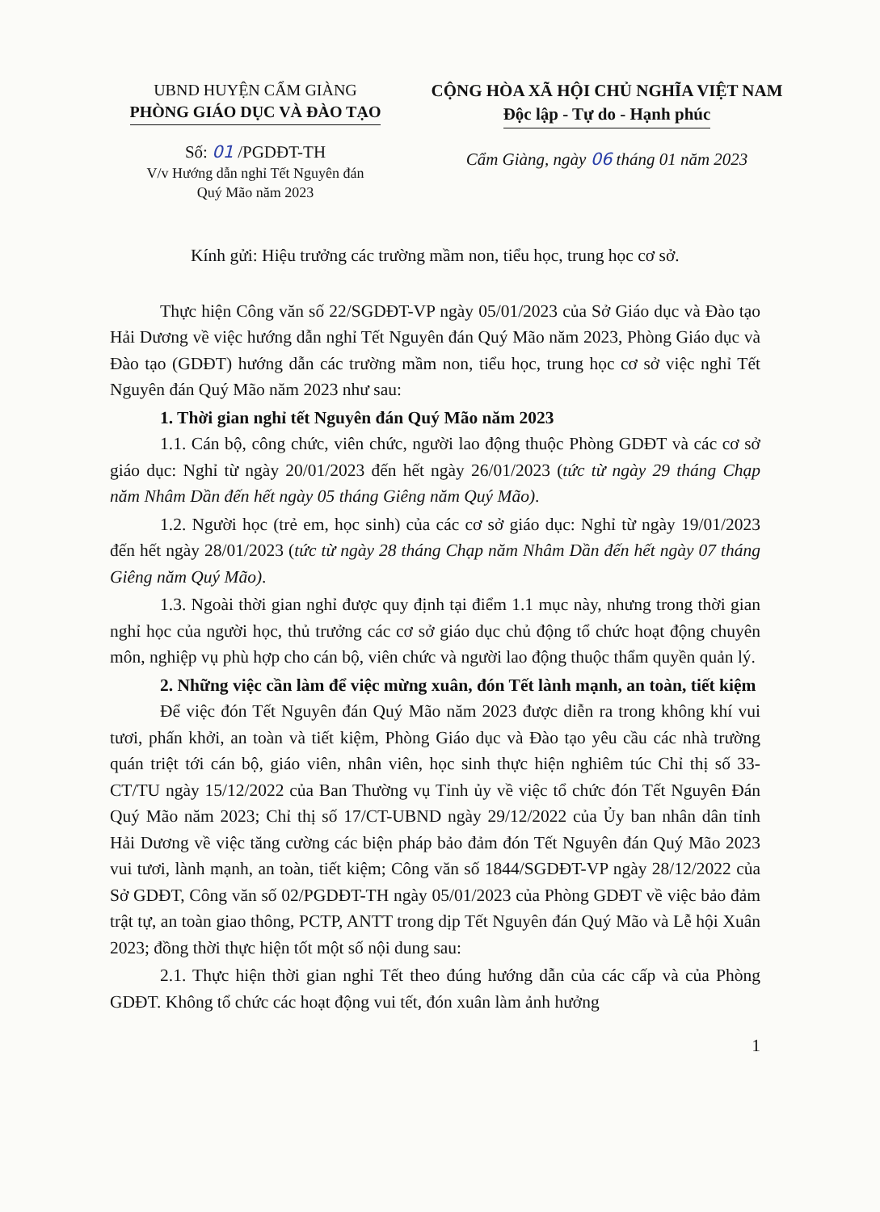UBND HUYỆN CẨM GIÀNG
PHÒNG GIÁO DỤC VÀ ĐÀO TẠO
Số: 01 /PGDĐT-TH
V/v Hướng dẫn nghỉ Tết Nguyên đán
Quý Mão năm 2023
CỘNG HÒA XÃ HỘI CHỦ NGHĨA VIỆT NAM
Độc lập - Tự do - Hạnh phúc
Cẩm Giàng, ngày 06 tháng 01 năm 2023
Kính gửi: Hiệu trưởng các trường mầm non, tiểu học, trung học cơ sở.
Thực hiện Công văn số 22/SGDĐT-VP ngày 05/01/2023 của Sở Giáo dục và Đào tạo Hải Dương về việc hướng dẫn nghỉ Tết Nguyên đán Quý Mão năm 2023, Phòng Giáo dục và Đào tạo (GDĐT) hướng dẫn các trường mầm non, tiểu học, trung học cơ sở việc nghỉ Tết Nguyên đán Quý Mão năm 2023 như sau:
1. Thời gian nghỉ tết Nguyên đán Quý Mão năm 2023
1.1. Cán bộ, công chức, viên chức, người lao động thuộc Phòng GDĐT và các cơ sở giáo dục: Nghỉ từ ngày 20/01/2023 đến hết ngày 26/01/2023 (tức từ ngày 29 tháng Chạp năm Nhâm Dần đến hết ngày 05 tháng Giêng năm Quý Mão).
1.2. Người học (trẻ em, học sinh) của các cơ sở giáo dục: Nghỉ từ ngày 19/01/2023 đến hết ngày 28/01/2023 (tức từ ngày 28 tháng Chạp năm Nhâm Dần đến hết ngày 07 tháng Giêng năm Quý Mão).
1.3. Ngoài thời gian nghỉ được quy định tại điểm 1.1 mục này, nhưng trong thời gian nghỉ học của người học, thủ trưởng các cơ sở giáo dục chủ động tổ chức hoạt động chuyên môn, nghiệp vụ phù hợp cho cán bộ, viên chức và người lao động thuộc thẩm quyền quản lý.
2. Những việc cần làm để việc mừng xuân, đón Tết lành mạnh, an toàn, tiết kiệm
Để việc đón Tết Nguyên đán Quý Mão năm 2023 được diễn ra trong không khí vui tươi, phấn khởi, an toàn và tiết kiệm, Phòng Giáo dục và Đào tạo yêu cầu các nhà trường quán triệt tới cán bộ, giáo viên, nhân viên, học sinh thực hiện nghiêm túc Chỉ thị số 33-CT/TU ngày 15/12/2022 của Ban Thường vụ Tỉnh ủy về việc tổ chức đón Tết Nguyên Đán Quý Mão năm 2023; Chỉ thị số 17/CT-UBND ngày 29/12/2022 của Ủy ban nhân dân tỉnh Hải Dương về việc tăng cường các biện pháp bảo đảm đón Tết Nguyên đán Quý Mão 2023 vui tươi, lành mạnh, an toàn, tiết kiệm; Công văn số 1844/SGDĐT-VP ngày 28/12/2022 của Sở GDĐT, Công văn số 02/PGDĐT-TH ngày 05/01/2023 của Phòng GDĐT về việc bảo đảm trật tự, an toàn giao thông, PCTP, ANTT trong dịp Tết Nguyên đán Quý Mão và Lễ hội Xuân 2023; đồng thời thực hiện tốt một số nội dung sau:
2.1. Thực hiện thời gian nghỉ Tết theo đúng hướng dẫn của các cấp và của Phòng GDĐT. Không tổ chức các hoạt động vui tết, đón xuân làm ảnh hưởng
1